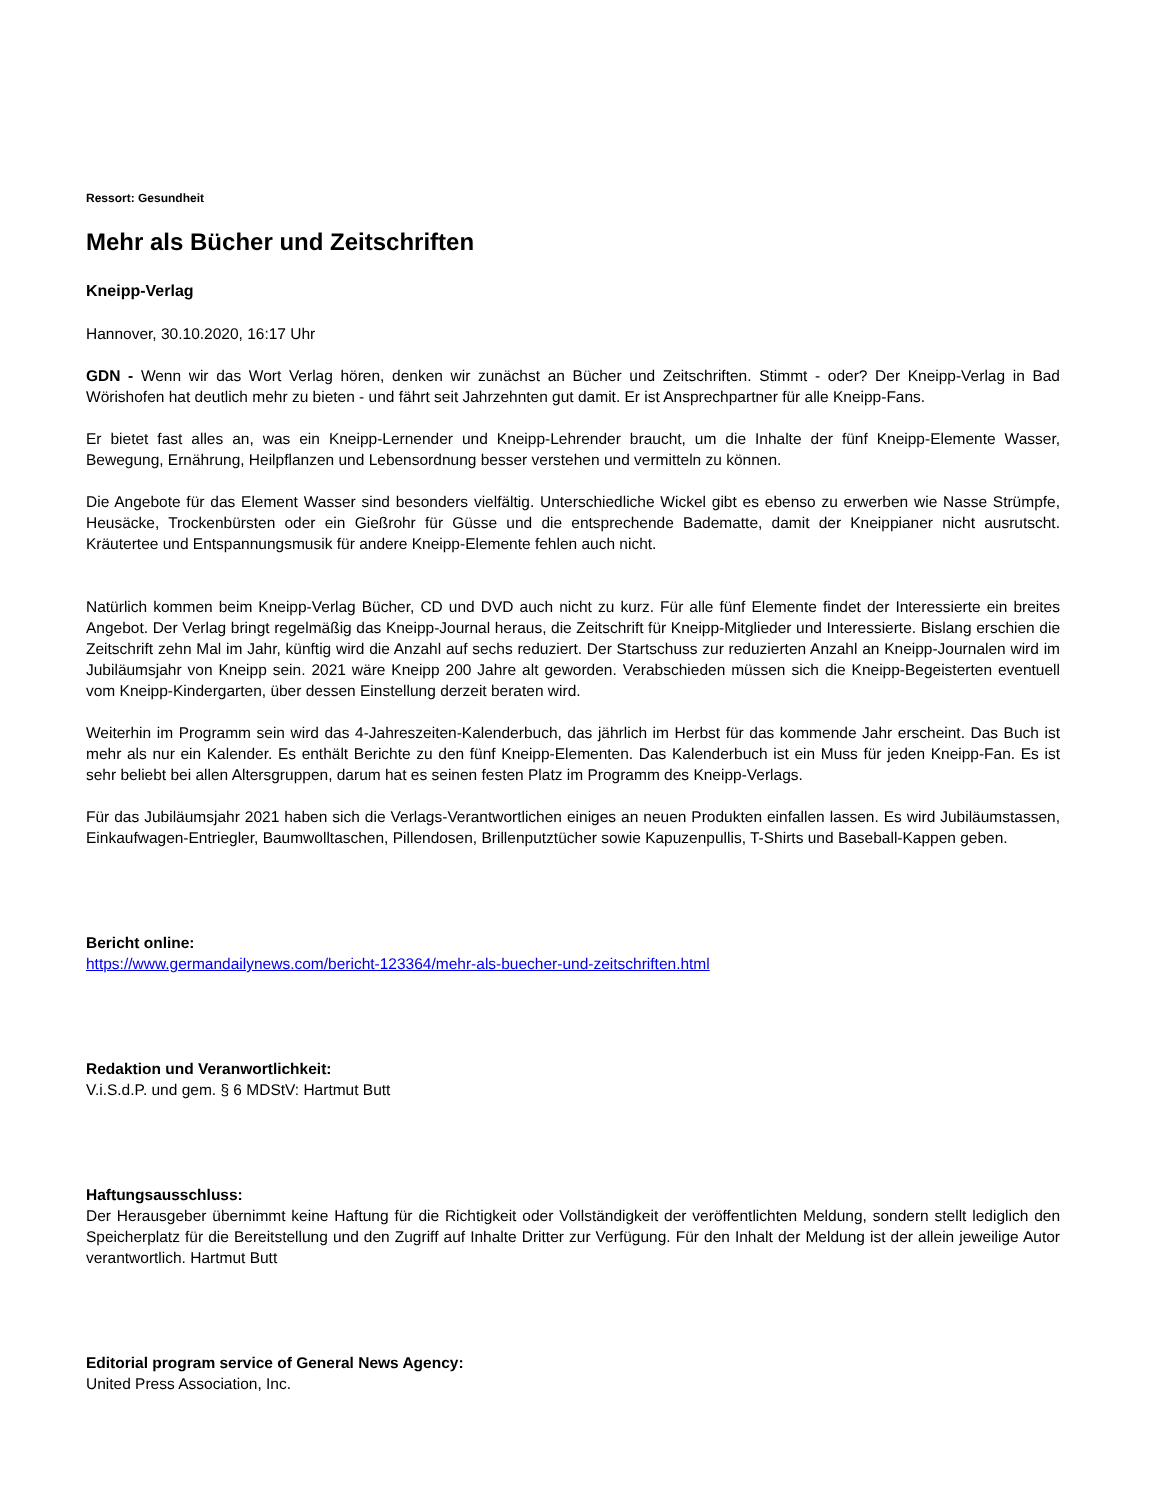Ressort: Gesundheit
Mehr als Bücher und Zeitschriften
Kneipp-Verlag
Hannover, 30.10.2020, 16:17 Uhr
GDN - Wenn wir das Wort Verlag hören, denken wir zunächst an Bücher und Zeitschriften. Stimmt - oder? Der Kneipp-Verlag in Bad Wörishofen hat deutlich mehr zu bieten - und fährt seit Jahrzehnten gut damit. Er ist Ansprechpartner für alle Kneipp-Fans.
Er bietet fast alles an, was ein Kneipp-Lernender und Kneipp-Lehrender braucht, um die Inhalte der fünf Kneipp-Elemente Wasser, Bewegung, Ernährung, Heilpflanzen und Lebensordnung besser verstehen und vermitteln zu können.
Die Angebote für das Element Wasser sind besonders vielfältig. Unterschiedliche Wickel gibt es ebenso zu erwerben wie Nasse Strümpfe, Heusäcke, Trockenbürsten oder ein Gießrohr für Güsse und die entsprechende Badematte, damit der Kneippianer nicht ausrutscht. Kräutertee und Entspannungsmusik für andere Kneipp-Elemente fehlen auch nicht.
Natürlich kommen beim Kneipp-Verlag Bücher, CD und DVD auch nicht zu kurz. Für alle fünf Elemente findet der Interessierte ein breites Angebot. Der Verlag bringt regelmäßig das Kneipp-Journal heraus, die Zeitschrift für Kneipp-Mitglieder und Interessierte. Bislang erschien die Zeitschrift zehn Mal im Jahr, künftig wird die Anzahl auf sechs reduziert. Der Startschuss zur reduzierten Anzahl an Kneipp-Journalen wird im Jubiläumsjahr von Kneipp sein. 2021 wäre Kneipp 200 Jahre alt geworden. Verabschieden müssen sich die Kneipp-Begeisterten eventuell vom Kneipp-Kindergarten, über dessen Einstellung derzeit beraten wird.
Weiterhin im Programm sein wird das 4-Jahreszeiten-Kalenderbuch, das jährlich im Herbst für das kommende Jahr erscheint. Das Buch ist mehr als nur ein Kalender. Es enthält Berichte zu den fünf Kneipp-Elementen. Das Kalenderbuch ist ein Muss für jeden Kneipp-Fan. Es ist sehr beliebt bei allen Altersgruppen, darum hat es seinen festen Platz im Programm des Kneipp-Verlags.
Für das Jubiläumsjahr 2021 haben sich die Verlags-Verantwortlichen einiges an neuen Produkten einfallen lassen. Es wird Jubiläumstassen, Einkaufwagen-Entriegler, Baumwolltaschen, Pillendosen, Brillenputztücher sowie Kapuzenpullis, T-Shirts und Baseball-Kappen geben.
Bericht online:
https://www.germandailynews.com/bericht-123364/mehr-als-buecher-und-zeitschriften.html
Redaktion und Veranwortlichkeit:
V.i.S.d.P. und gem. § 6 MDStV: Hartmut Butt
Haftungsausschluss:
Der Herausgeber übernimmt keine Haftung für die Richtigkeit oder Vollständigkeit der veröffentlichten Meldung, sondern stellt lediglich den Speicherplatz für die Bereitstellung und den Zugriff auf Inhalte Dritter zur Verfügung. Für den Inhalt der Meldung ist der allein jeweilige Autor verantwortlich. Hartmut Butt
Editorial program service of General News Agency:
United Press Association, Inc.